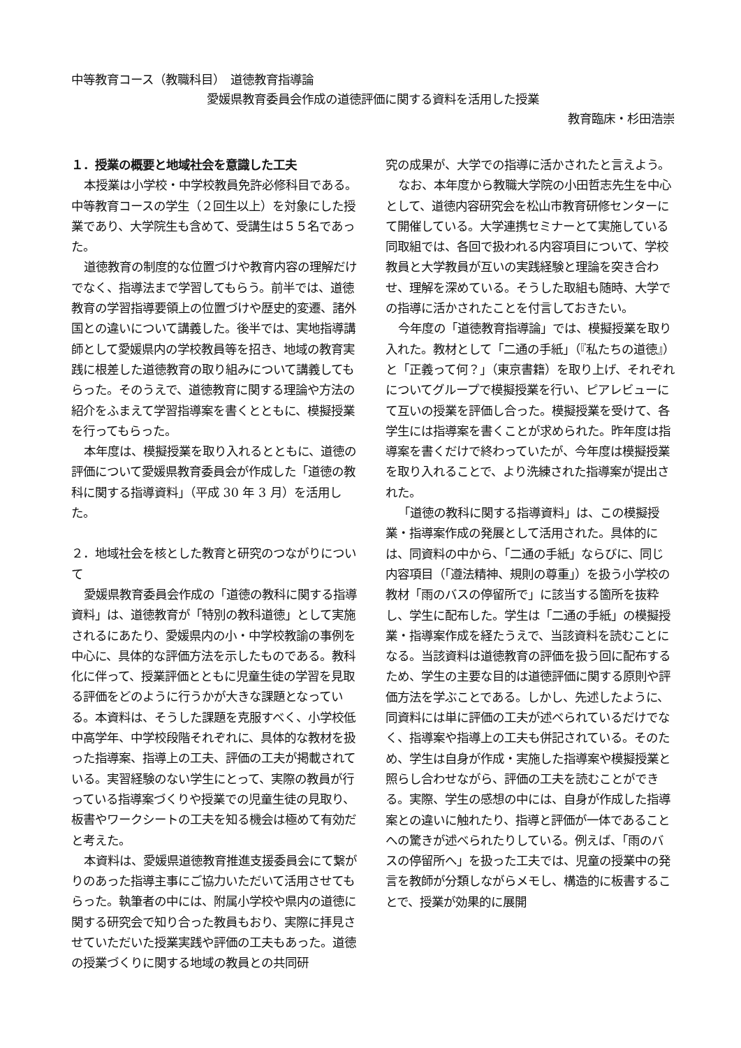中等教育コース（教職科目）　道徳教育指導論
愛媛県教育委員会作成の道徳評価に関する資料を活用した授業
教育臨床・杉田浩崇
１．授業の概要と地域社会を意識した工夫
本授業は小学校・中学校教員免許必修科目である。中等教育コースの学生（２回生以上）を対象にした授業であり、大学院生も含めて、受講生は５５名であった。
道徳教育の制度的な位置づけや教育内容の理解だけでなく、指導法まで学習してもらう。前半では、道徳教育の学習指導要領上の位置づけや歴史的変遷、諸外国との違いについて講義した。後半では、実地指導講師として愛媛県内の学校教員等を招き、地域の教育実践に根差した道徳教育の取り組みについて講義してもらった。そのうえで、道徳教育に関する理論や方法の紹介をふまえて学習指導案を書くとともに、模擬授業を行ってもらった。
本年度は、模擬授業を取り入れるとともに、道徳の評価について愛媛県教育委員会が作成した「道徳の教科に関する指導資料」（平成 30 年 3 月）を活用した。
２．地域社会を核とした教育と研究のつながりについて
愛媛県教育委員会作成の「道徳の教科に関する指導資料」は、道徳教育が「特別の教科道徳」として実施されるにあたり、愛媛県内の小・中学校教諭の事例を中心に、具体的な評価方法を示したものである。教科化に伴って、授業評価とともに児童生徒の学習を見取る評価をどのように行うかが大きな課題となっている。本資料は、そうした課題を克服すべく、小学校低中高学年、中学校段階それぞれに、具体的な教材を扱った指導案、指導上の工夫、評価の工夫が掲載されている。実習経験のない学生にとって、実際の教員が行っている指導案づくりや授業での児童生徒の見取り、板書やワークシートの工夫を知る機会は極めて有効だと考えた。
本資料は、愛媛県道徳教育推進支援委員会にて繋がりのあった指導主事にご協力いただいて活用させてもらった。執筆者の中には、附属小学校や県内の道徳に関する研究会で知り合った教員もおり、実際に拝見させていただいた授業実践や評価の工夫もあった。道徳の授業づくりに関する地域の教員との共同研
究の成果が、大学での指導に活かされたと言えよう。
なお、本年度から教職大学院の小田哲志先生を中心として、道徳内容研究会を松山市教育研修センターにて開催している。大学連携セミナーとて実施している同取組では、各回で扱われる内容項目について、学校教員と大学教員が互いの実践経験と理論を突き合わせ、理解を深めている。そうした取組も随時、大学での指導に活かされたことを付言しておきたい。
今年度の「道徳教育指導論」では、模擬授業を取り入れた。教材として「二通の手紙」（『私たちの道徳』）と「正義って何？」（東京書籍）を取り上げ、それぞれについてグループで模擬授業を行い、ピアレビューにて互いの授業を評価し合った。模擬授業を受けて、各学生には指導案を書くことが求められた。昨年度は指導案を書くだけで終わっていたが、今年度は模擬授業を取り入れることで、より洗練された指導案が提出された。
「道徳の教科に関する指導資料」は、この模擬授業・指導案作成の発展として活用された。具体的には、同資料の中から、「二通の手紙」ならびに、同じ内容項目（「遵法精神、規則の尊重」）を扱う小学校の教材「雨のバスの停留所で」に該当する箇所を抜粋し、学生に配布した。学生は「二通の手紙」の模擬授業・指導案作成を経たうえで、当該資料を読むことになる。当該資料は道徳教育の評価を扱う回に配布するため、学生の主要な目的は道徳評価に関する原則や評価方法を学ぶことである。しかし、先述したように、同資料には単に評価の工夫が述べられているだけでなく、指導案や指導上の工夫も併記されている。そのため、学生は自身が作成・実施した指導案や模擬授業と照らし合わせながら、評価の工夫を読むことができる。実際、学生の感想の中には、自身が作成した指導案との違いに触れたり、指導と評価が一体であることへの驚きが述べられたりしている。例えば、「雨のバスの停留所へ」を扱った工夫では、児童の授業中の発言を教師が分類しながらメモし、構造的に板書することで、授業が効果的に展開